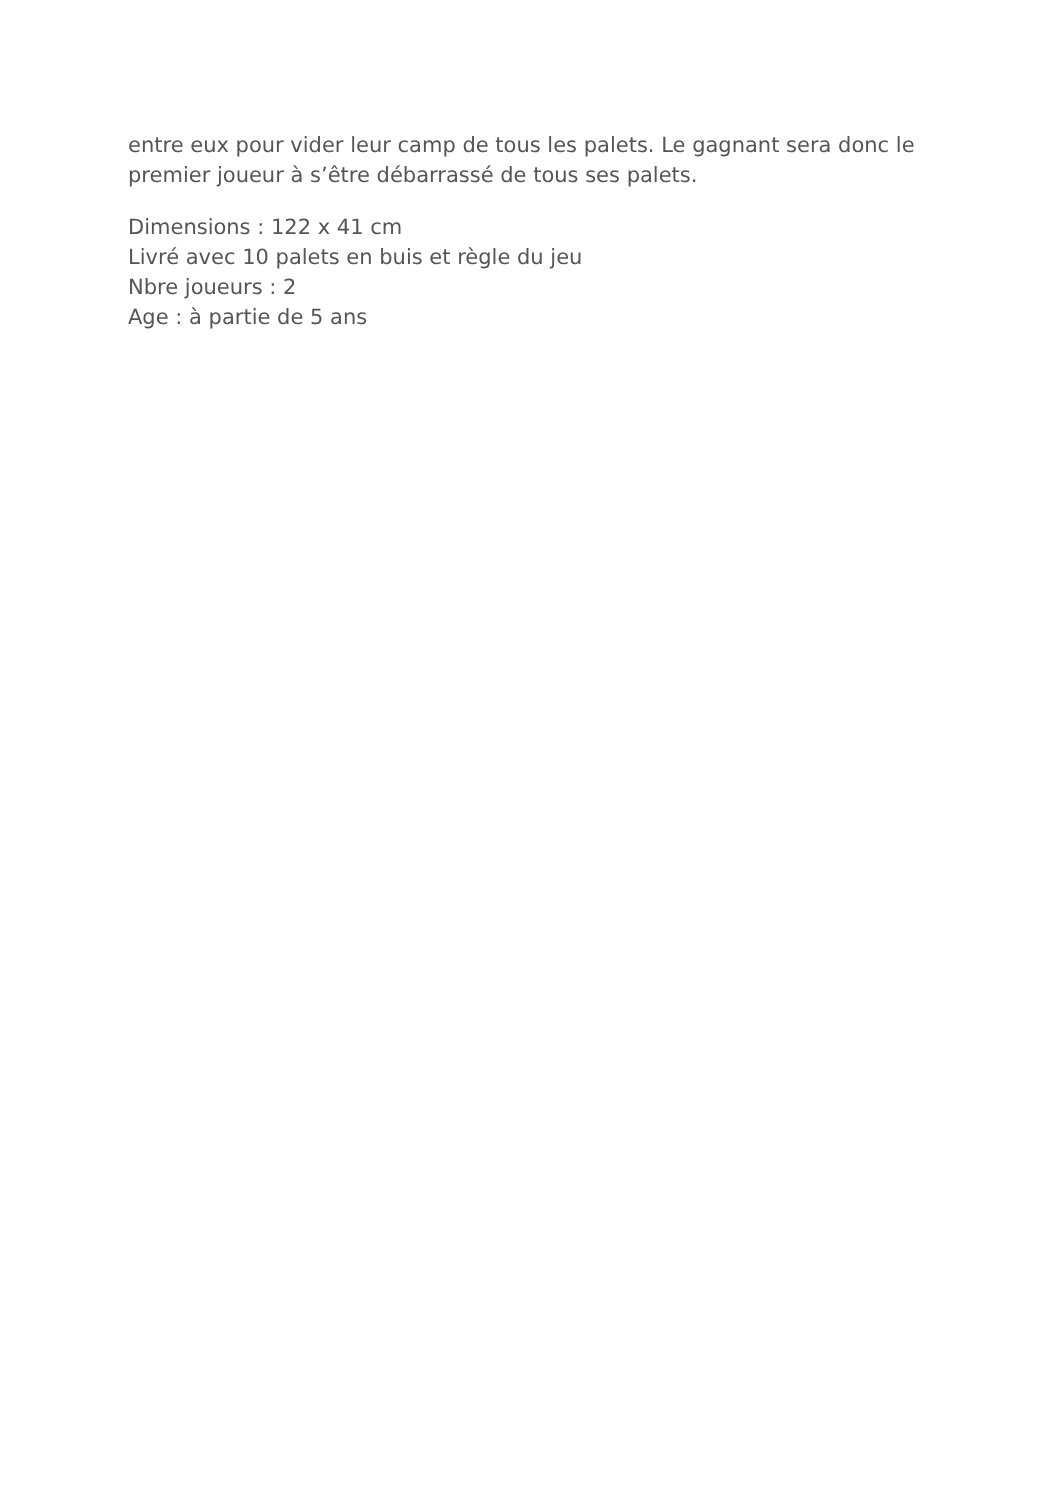entre eux pour vider leur camp de tous les palets. Le gagnant sera donc le premier joueur à s’être débarrassé de tous ses palets.
Dimensions : 122 x 41 cm
Livré avec 10 palets en buis et règle du jeu
Nbre joueurs : 2
Age : à partie de 5 ans